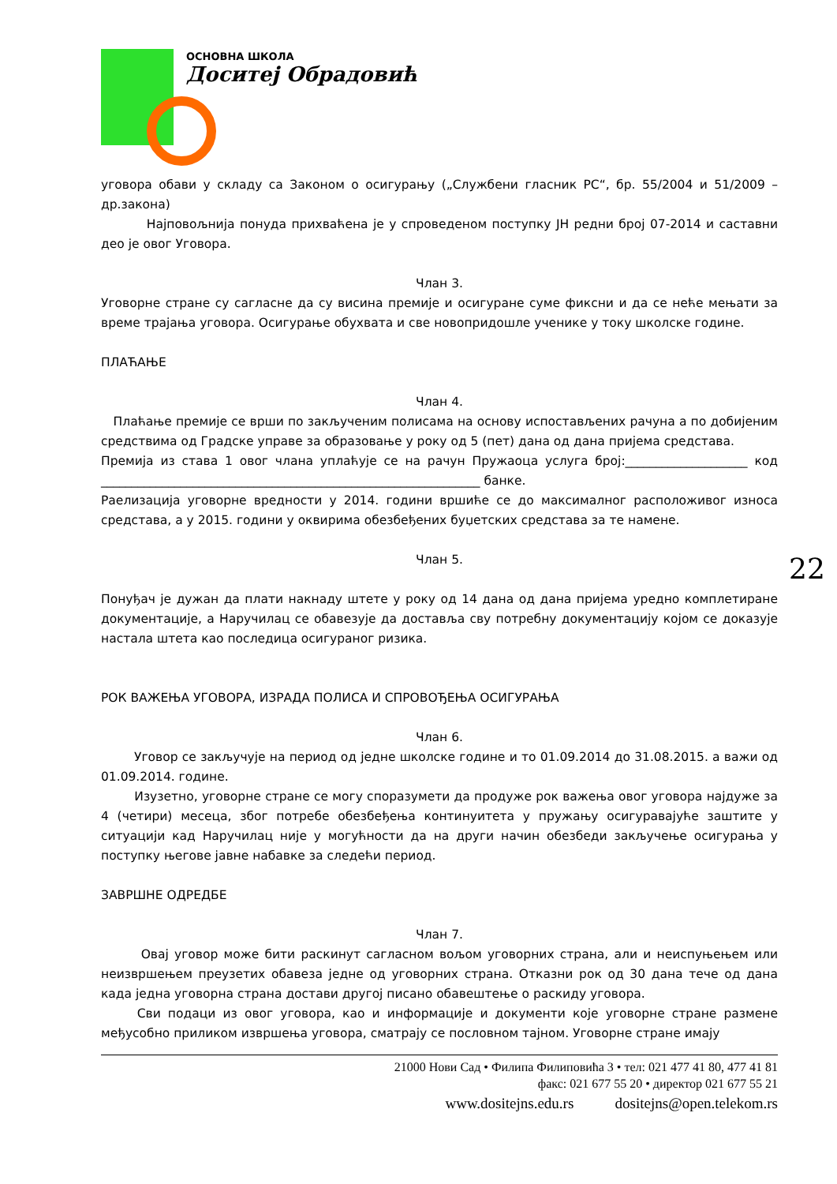ОСНОВНА ШКОЛА
Доситеј Обрадовић
уговора обави у складу са Законом о осигурању („Службени гласник РС“, бр. 55/2004 и 51/2009 – др.закона)
Најповољнија понуда прихваћена је у спроведеном поступку ЈН редни број 07-2014 и саставни део је овог Уговора.
Члан 3.
Уговорне стране су сагласне да су висина премије и осигуране суме фиксни и да се неће мењати за време трајања уговора. Осигурање обухвата и све новопридошле ученике у току школске године.
ПЛАЋАЊЕ
Члан 4.
Плаћање премије се врши по закљученим полисама на основу испостављених рачуна а по добијеним средствима од Градске управе за образовање у року од 5 (пет) дана од дана пријема средстава.
Премија из става 1 овог члана уплаћује се на рачун Пружаоца услуга број:____________________ код ______________________________________________________________ банке.
Раелизација уговорне вредности у 2014. години вршиће се до максималног расположивог износа средстава, а у 2015. години у оквирима обезбеђених буџетских средстава за те намене.
Члан 5.
Понуђач је дужан да плати накнаду штете у року од 14 дана од дана пријема уредно комплетиране документације, а Наручилац се обавезује да доставља сву потребну документацију којом се доказује настала штета као последица осигураног ризика.
РОК ВАЖЕЊА УГОВОРА, ИЗРАДА ПОЛИСА И СПРОВОЂЕЊА ОСИГУРАЊА
Члан 6.
Уговор се закључује на период од једне школске године и то 01.09.2014 до 31.08.2015. а важи од 01.09.2014. године.
Изузетно, уговорне стране се могу споразумети да продуже рок важења овог уговора најдуже за 4 (четири) месеца, због потребе обезбеђења континуитета у пружању осигуравајуће заштите у ситуацији кад Наручилац није у могућности да на други начин обезбеди закључење осигурања у поступку његове јавне набавке за следећи период.
ЗАВРШНЕ ОДРЕДБЕ
Члан 7.
Овај уговор може бити раскинут сагласном вољом уговорних страна, али и неиспуњењем или неизвршењем преузетих обавеза једне од уговорних страна. Отказни рок од 30 дана тече од дана када једна уговорна страна достави другој писано обавештење о раскиду уговора.
Сви подаци из овог уговора, као и информације и документи које уговорне стране размене међусобно приликом извршења уговора, сматрају се пословном тајном. Уговорне стране имају
21000 Нови Сад • Филипа Филиповића 3 • тел: 021 477 41 80, 477 41 81
факс: 021 677 55 20 • директор 021 677 55 21
www.dositejns.edu.rs dositejns@open.telekom.rs
22